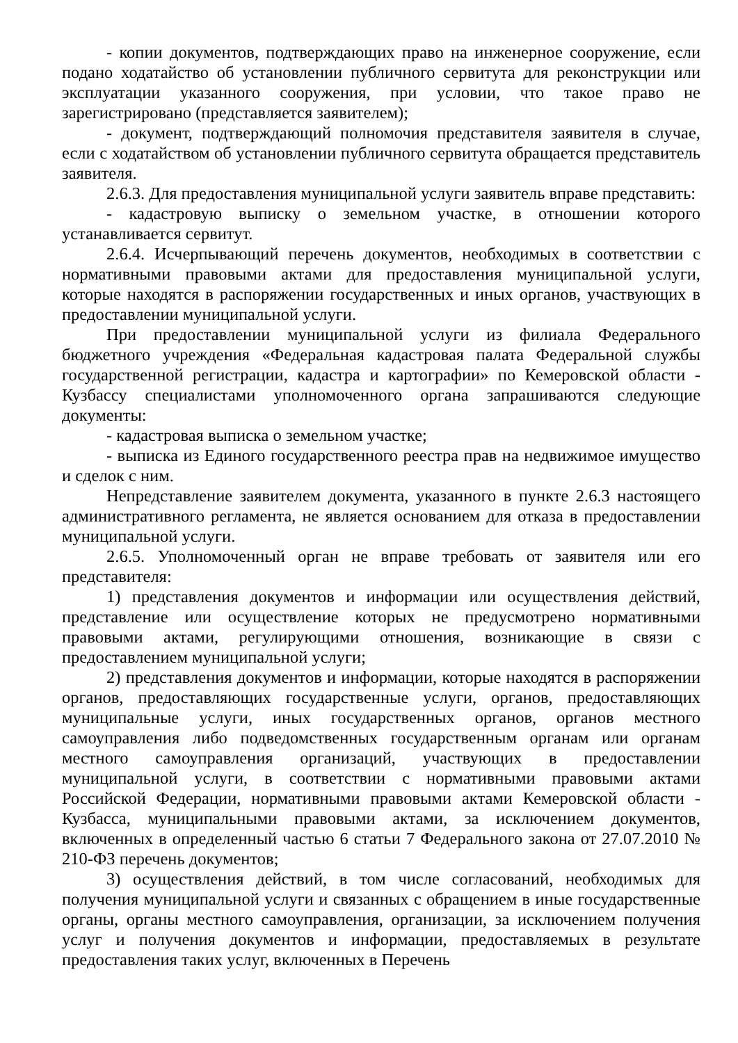- копии документов, подтверждающих право на инженерное сооружение, если подано ходатайство об установлении публичного сервитута для реконструкции или эксплуатации указанного сооружения, при условии, что такое право не зарегистрировано (представляется заявителем);
- документ, подтверждающий полномочия представителя заявителя в случае, если с ходатайством об установлении публичного сервитута обращается представитель заявителя.
2.6.3. Для предоставления муниципальной услуги заявитель вправе представить:
- кадастровую выписку о земельном участке, в отношении которого устанавливается сервитут.
2.6.4. Исчерпывающий перечень документов, необходимых в соответствии с нормативными правовыми актами для предоставления муниципальной услуги, которые находятся в распоряжении государственных и иных органов, участвующих в предоставлении муниципальной услуги.
При предоставлении муниципальной услуги из филиала Федерального бюджетного учреждения «Федеральная кадастровая палата Федеральной службы государственной регистрации, кадастра и картографии» по Кемеровской области - Кузбассу специалистами уполномоченного органа запрашиваются следующие документы:
- кадастровая выписка о земельном участке;
- выписка из Единого государственного реестра прав на недвижимое имущество и сделок с ним.
Непредставление заявителем документа, указанного в пункте 2.6.3 настоящего административного регламента, не является основанием для отказа в предоставлении муниципальной услуги.
2.6.5. Уполномоченный орган не вправе требовать от заявителя или его представителя:
1) представления документов и информации или осуществления действий, представление или осуществление которых не предусмотрено нормативными правовыми актами, регулирующими отношения, возникающие в связи с предоставлением муниципальной услуги;
2) представления документов и информации, которые находятся в распоряжении органов, предоставляющих государственные услуги, органов, предоставляющих муниципальные услуги, иных государственных органов, органов местного самоуправления либо подведомственных государственным органам или органам местного самоуправления организаций, участвующих в предоставлении муниципальной услуги, в соответствии с нормативными правовыми актами Российской Федерации, нормативными правовыми актами Кемеровской области - Кузбасса, муниципальными правовыми актами, за исключением документов, включенных в определенный частью 6 статьи 7 Федерального закона от 27.07.2010 № 210-ФЗ перечень документов;
3) осуществления действий, в том числе согласований, необходимых для получения муниципальной услуги и связанных с обращением в иные государственные органы, органы местного самоуправления, организации, за исключением получения услуг и получения документов и информации, предоставляемых в результате предоставления таких услуг, включенных в Перечень